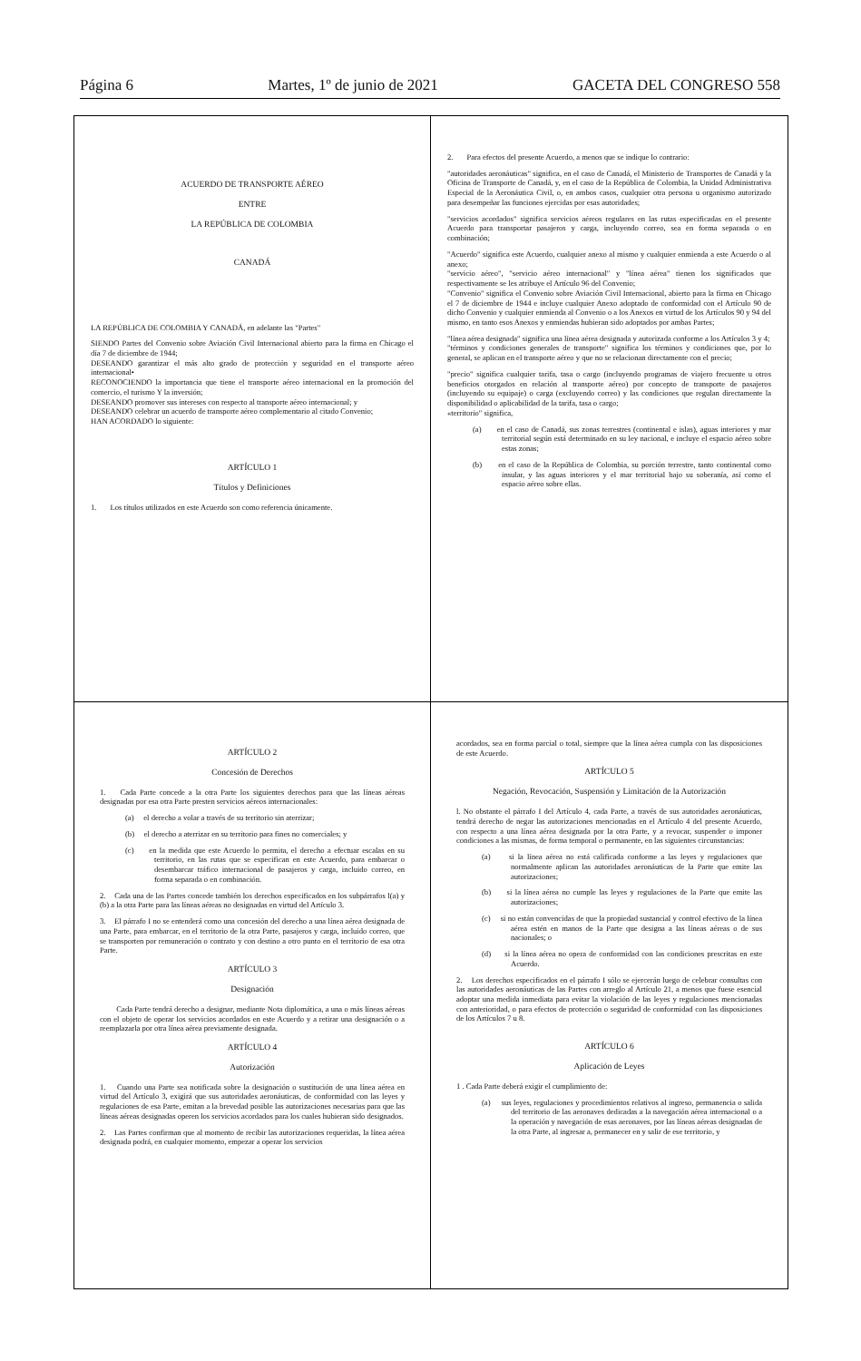Página 6 Martes, 1º de junio de 2021 GACETA DEL CONGRESO 558
ACUERDO DE TRANSPORTE AÉREO
ENTRE
LA REPÚBLICA DE COLOMBIA
CANADÁ
LA REPÚBLICA DE COLOMBIA Y CANADÁ, en adelante las "Partes"
SIENDO Partes del Convenio sobre Aviación Civil Internacional abierto para la firma en Chicago el día 7 de diciembre de 1944;
DESEANDO garantizar el más alto grado de protección y seguridad en el transporte aéreo internacional•
RECONOCIENDO la importancia que tiene el transporte aéreo internacional en la promoción del comercio, el turismo Y la inversión;
DESEANDO promover sus intereses con respecto al transporte aéreo internacional; y
DESEANDO celebrar un acuerdo de transporte aéreo complementario al citado Convenio;
HAN ACORDADO lo siguiente:
ARTÍCULO 1
Títulos y Definiciones
1. Los títulos utilizados en este Acuerdo son como referencia únicamente.
2. Para efectos del presente Acuerdo, a menos que se indique lo contrario:
"autoridades aeronáuticas" significa, en el caso de Canadá, el Ministerio de Transportes de Canadá y la Oficina de Transporte de Canadá, y, en el caso de la República de Colombia, la Unidad Administrativa Especial de la Aeronáutica Civil, o, en ambos casos, cualquier otra persona u organismo autorizado para desempeñar las funciones ejercidas por esas autoridades;
"servicios acordados" significa servicios aéreos regulares en las rutas especificadas en el presente Acuerdo para transportar pasajeros y carga, incluyendo correo, sea en forma separada o en combinación;
"Acuerdo" significa este Acuerdo, cualquier anexo al mismo y cualquier enmienda a este Acuerdo o al anexo;
"servicio aéreo", "servicio aéreo internacional" y "línea aérea" tienen los significados que respectivamente se les atribuye el Artículo 96 del Convenio;
"Convenio" significa el Convenio sobre Aviación Civil Internacional, abierto para la firma en Chicago el 7 de diciembre de 1944 e incluye cualquier Anexo adoptado de conformidad con el Artículo 90 de dicho Convenio y cualquier enmienda al Convenio o a los Anexos en virtud de los Artículos 90 y 94 del mismo, en tanto esos Anexos y enmiendas hubieran sido adoptados por ambas Partes;
"línea aérea designada" significa una línea aérea designada y autorizada conforme a los Artículos 3 y 4;
"términos y condiciones generales de transporte" significa los términos y condiciones que, por lo general, se aplican en el transporte aéreo y que no se relacionan directamente con el precio;
"precio" significa cualquier tarifa, tasa o cargo (incluyendo programas de viajero frecuente u otros beneficios otorgados en relación al transporte aéreo) por concepto de transporte de pasajeros (incluyendo su equipaje) o carga (excluyendo correo) y las condiciones que regulan directamente la disponibilidad o aplicabilidad de la tarifa, tasa o cargo;
«territorio" significa,
(a) en el caso de Canadá, sus zonas terrestres (continental e islas), aguas interiores y mar territorial según está determinado en su ley nacional, e incluye el espacio aéreo sobre estas zonas;
(b) en el caso de la República de Colombia, su porción terrestre, tanto continental como insular, y las aguas interiores y el mar territorial bajo su soberanía, así como el espacio aéreo sobre ellas.
ARTÍCULO 2
Concesión de Derechos
1. Cada Parte concede a la otra Parte los siguientes derechos para que las líneas aéreas designadas por esa otra Parte presten servicios aéreos internacionales:
(a) el derecho a volar a través de su territorio sin aterrizar;
(b) el derecho a aterrizar en su territorio para fines no comerciales; y
(c) en la medida que este Acuerdo lo permita, el derecho a efectuar escalas en su territorio, en las rutas que se especifican en este Acuerdo, para embarcar o desembarcar tráfico internacional de pasajeros y carga, incluido correo, en forma separada o en combinación.
2. Cada una de las Partes concede también los derechos especificados en los subpárrafos l(a) y (b) a la otra Parte para las líneas aéreas no designadas en virtud del Artículo 3.
3. El párrafo I no se entenderá como una concesión del derecho a una línea aérea designada de una Parte, para embarcar, en el territorio de la otra Parte, pasajeros y carga, incluido correo, que se transporten por remuneración o contrato y con destino a otro punto en el territorio de esa otra Parte.
ARTÍCULO 3
Designación
Cada Parte tendrá derecho a designar, mediante Nota diplomática, a una o más líneas aéreas con el objeto de operar los servicios acordados en este Acuerdo y a retirar una designación o a reemplazarla por otra línea aérea previamente designada.
ARTÍCULO 4
Autorización
1. Cuando una Parte sea notificada sobre la designación o sustitución de una línea aérea en virtud del Artículo 3, exigirá que sus autoridades aeronáuticas, de conformidad con las leyes y regulaciones de esa Parte, emitan a la brevedad posible las autorizaciones necesarias para que las líneas aéreas designadas operen los servicios acordados para los cuales hubieran sido designados.
2. Las Partes confirman que al momento de recibir las autorizaciones requeridas, la línea aérea designada podrá, en cualquier momento, empezar a operar los servicios
acordados, sea en forma parcial o total, siempre que la línea aérea cumpla con las disposiciones de este Acuerdo.
ARTÍCULO 5
Negación, Revocación, Suspensión y Limitación de la Autorización
l. No obstante el párrafo I del Artículo 4, cada Parte, a través de sus autoridades aeronáuticas, tendrá derecho de negar las autorizaciones mencionadas en el Artículo 4 del presente Acuerdo, con respecto a una línea aérea designada por la otra Parte, y a revocar, suspender o imponer condiciones a las mismas, de forma temporal o permanente, en las siguientes circunstancias:
(a) si la línea aérea no está calificada conforme a las leyes y regulaciones que normalmente aplican las autoridades aeronáuticas de la Parte que emite las autorizaciones;
(b) si la línea aérea no cumple las leyes y regulaciones de la Parte que emite las autorizaciones;
(c) si no están convencidas de que la propiedad sustancial y control efectivo de la línea aérea estén en manos de la Parte que designa a las líneas aéreas o de sus nacionales; o
(d) si la línea aérea no opera de conformidad con las condiciones prescritas en este Acuerdo.
2. Los derechos especificados en el párrafo I sólo se ejercerán luego de celebrar consultas con las autoridades aeronáuticas de las Partes con arreglo al Artículo 21, a menos que fuese esencial adoptar una medida inmediata para evitar la violación de las leyes y regulaciones mencionadas con anterioridad, o para efectos de protección o seguridad de conformidad con las disposiciones de los Artículos 7 u 8.
ARTÍCULO 6
Aplicación de Leyes
1 . Cada Parte deberá exigir el cumplimiento de:
(a) sus leyes, regulaciones y procedimientos relativos al ingreso, permanencia o salida del territorio de las aeronaves dedicadas a la navegación aérea internacional o a la operación y navegación de esas aeronaves, por las líneas aéreas designadas de la otra Parte, al ingresar a, permanecer en y salir de ese territorio, y